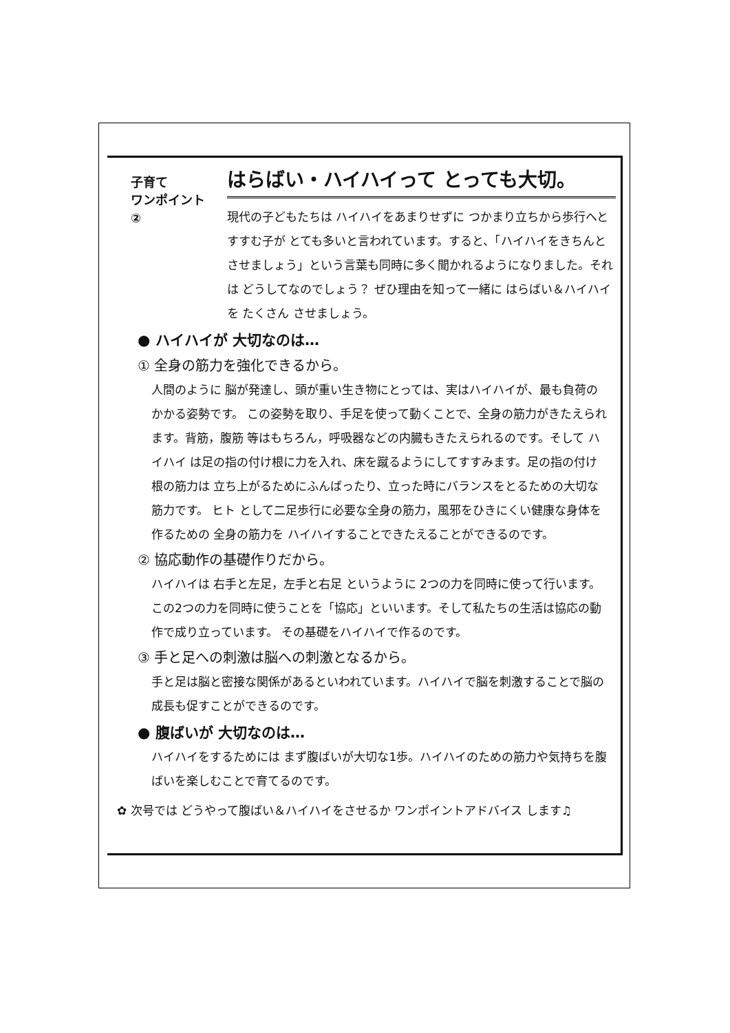子育て
ワンポイント
②
はらばい・ハイハイって とっても大切。
現代の子どもたちは ハイハイをあまりせずに つかまり立ちから歩行へと すすむ子が とても多いと言われています。すると、「ハイハイをきちんとさせましょう」という言葉も同時に多く聞かれるようになりました。それは どうしてなのでしょう？ ぜひ理由を知って一緒に はらばい＆ハイハイ を たくさん させましょう。
● ハイハイが 大切なのは…
① 全身の筋力を強化できるから。
人間のように 脳が発達し、頭が重い生き物にとっては、実はハイハイが、最も負荷のかかる姿勢です。 この姿勢を取り、手足を使って動くことで、全身の筋力がきたえられます。背筋，腹筋 等はもちろん，呼吸器などの内臓もきたえられるのです。そして ハイハイ は足の指の付け根に力を入れ、床を蹴るようにしてすすみます。足の指の付け根の筋力は 立ち上がるためにふんばったり、立った時にバランスをとるための大切な筋力です。 ヒト として二足歩行に必要な全身の筋力，風邪をひきにくい健康な身体を作るための 全身の筋力を ハイハイすることできたえることができるのです。
② 協応動作の基礎作りだから。
ハイハイは 右手と左足，左手と右足 というように 2つの力を同時に使って行います。この2つの力を同時に使うことを「協応」といいます。そして私たちの生活は協応の動作で成り立っています。 その基礎をハイハイで作るのです。
③ 手と足への刺激は脳への刺激となるから。
手と足は脳と密接な関係があるといわれています。ハイハイで脳を刺激することで脳の成長も促すことができるのです。
● 腹ばいが 大切なのは…
ハイハイをするためには まず腹ばいが大切な1歩。ハイハイのための筋力や気持ちを腹ばいを楽しむことで育てるのです。
✿ 次号では どうやって腹ばい＆ハイハイをさせるか ワンポイントアドバイス します♫